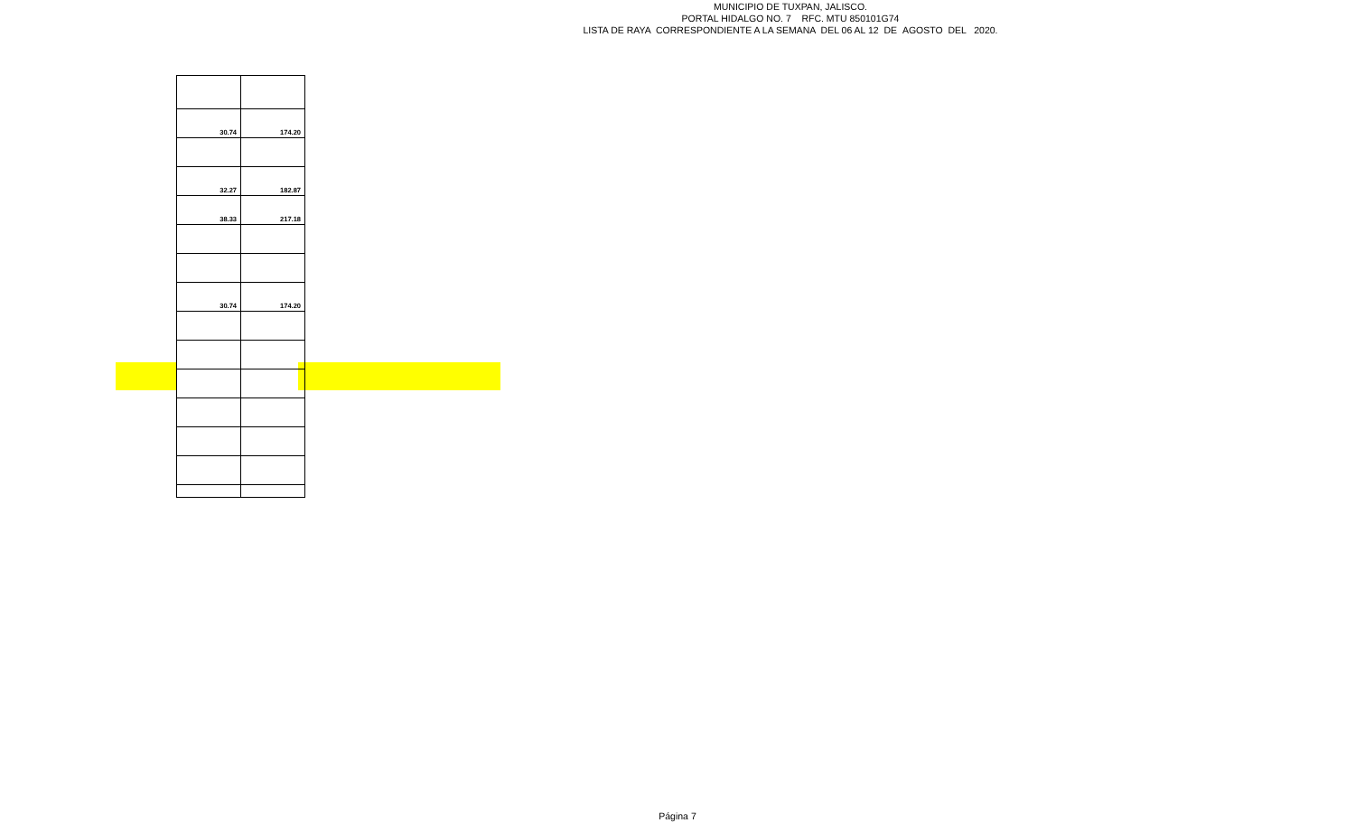MUNICIPIO DE TUXPAN, JALISCO.
PORTAL HIDALGO NO. 7 RFC. MTU 850101G74
LISTA DE RAYA CORRESPONDIENTE A LA SEMANA DEL 06 AL 12 DE AGOSTO DEL 2020.
| 30.74 | 174.20 |
| 32.27 | 182.87 |
| 38.33 | 217.18 |
| 30.74 | 174.20 |
Página 7